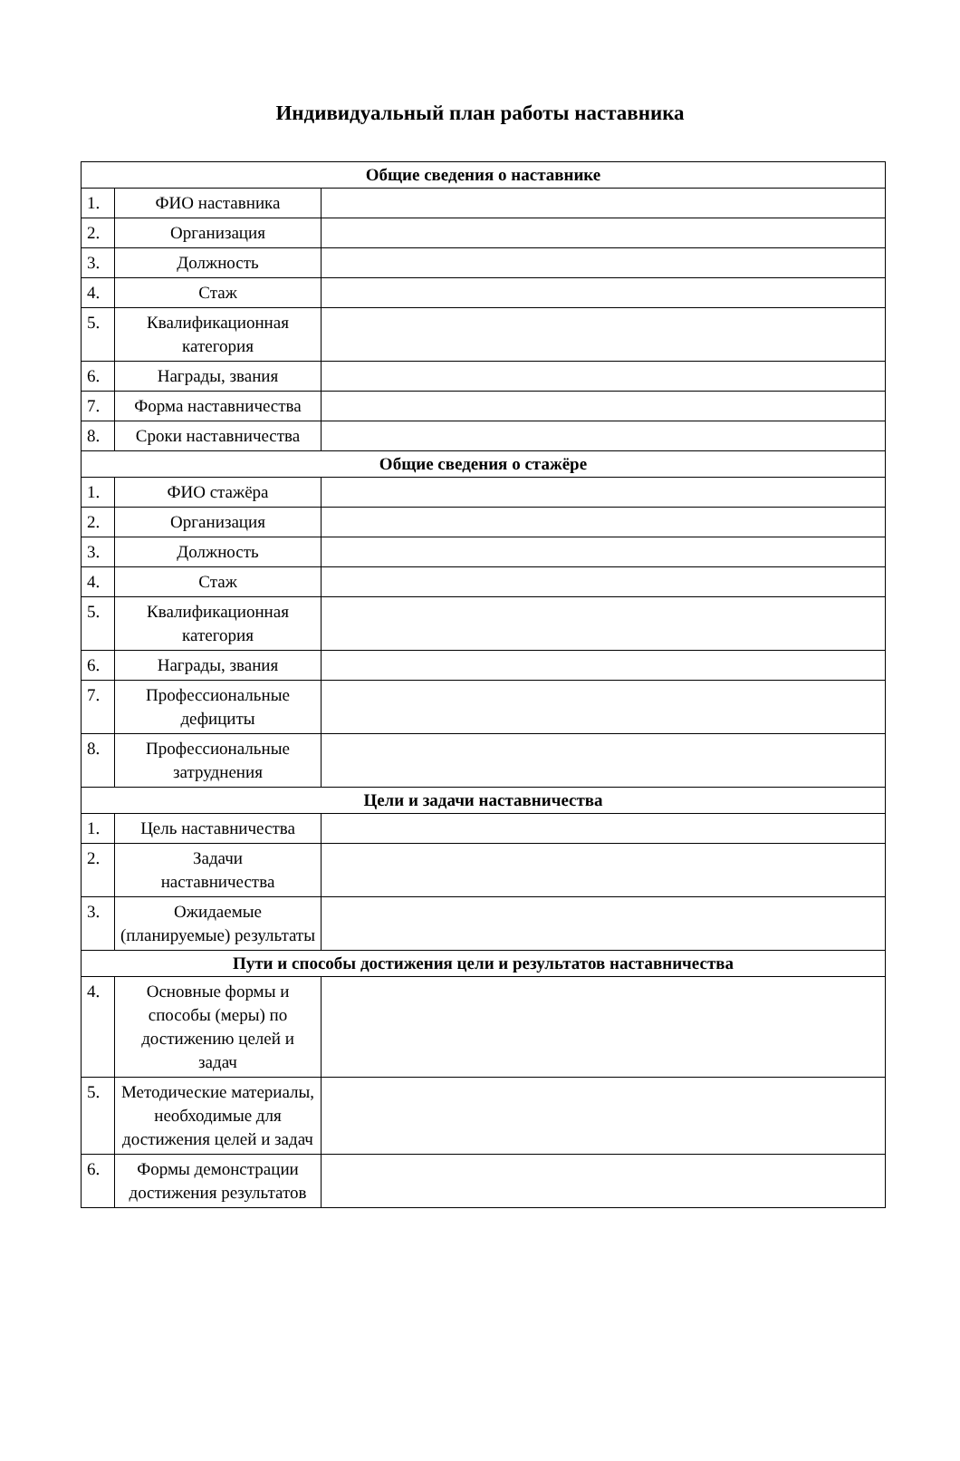Индивидуальный план работы наставника
| Общие сведения о наставнике | | |
| --- | --- | --- |
| 1. | ФИО наставника | |
| 2. | Организация | |
| 3. | Должность | |
| 4. | Стаж | |
| 5. | Квалификационная категория | |
| 6. | Награды, звания | |
| 7. | Форма наставничества | |
| 8. | Сроки наставничества | |
| Общие сведения о стажёре | | |
| 1. | ФИО стажёра | |
| 2. | Организация | |
| 3. | Должность | |
| 4. | Стаж | |
| 5. | Квалификационная категория | |
| 6. | Награды, звания | |
| 7. | Профессиональные дефициты | |
| 8. | Профессиональные затруднения | |
| Цели и задачи наставничества | | |
| 1. | Цель наставничества | |
| 2. | Задачи наставничества | |
| 3. | Ожидаемые (планируемые) результаты | |
| Пути и способы достижения цели и результатов наставничества | | |
| 4. | Основные формы и способы (меры) по достижению целей и задач | |
| 5. | Методические материалы, необходимые для достижения целей и задач | |
| 6. | Формы демонстрации достижения результатов | |